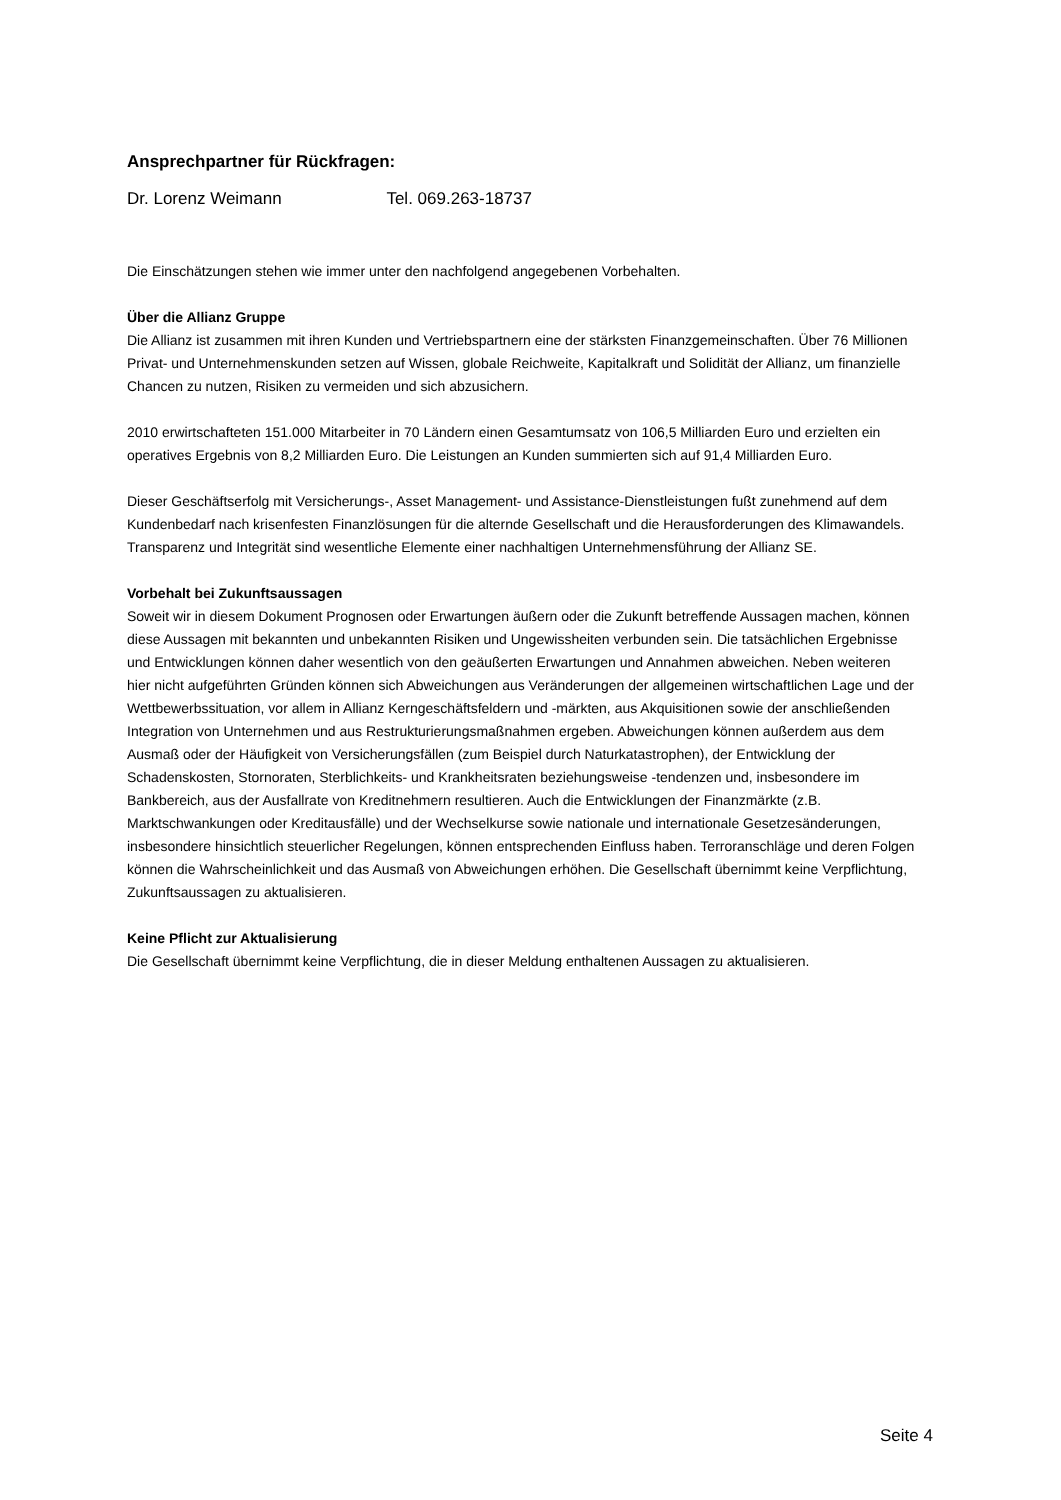Ansprechpartner für Rückfragen:
Dr. Lorenz Weimann Tel. 069.263-18737
Die Einschätzungen stehen wie immer unter den nachfolgend angegebenen Vorbehalten.
Über die Allianz Gruppe
Die Allianz ist zusammen mit ihren Kunden und Vertriebspartnern eine der stärksten Finanzgemeinschaften. Über 76 Millionen Privat- und Unternehmenskunden setzen auf Wissen, globale Reichweite, Kapitalkraft und Solidität der Allianz, um finanzielle Chancen zu nutzen, Risiken zu vermeiden und sich abzusichern.
2010 erwirtschafteten 151.000 Mitarbeiter in 70 Ländern einen Gesamtumsatz von 106,5 Milliarden Euro und erzielten ein operatives Ergebnis von 8,2 Milliarden Euro. Die Leistungen an Kunden summierten sich auf 91,4 Milliarden Euro.
Dieser Geschäftserfolg mit Versicherungs-, Asset Management- und Assistance-Dienstleistungen fußt zunehmend auf dem Kundenbedarf nach krisenfesten Finanzlösungen für die alternde Gesellschaft und die Herausforderungen des Klimawandels. Transparenz und Integrität sind wesentliche Elemente einer nachhaltigen Unternehmensführung der Allianz SE.
Vorbehalt bei Zukunftsaussagen
Soweit wir in diesem Dokument Prognosen oder Erwartungen äußern oder die Zukunft betreffende Aussagen machen, können diese Aussagen mit bekannten und unbekannten Risiken und Ungewissheiten verbunden sein. Die tatsächlichen Ergebnisse und Entwicklungen können daher wesentlich von den geäußerten Erwartungen und Annahmen abweichen. Neben weiteren hier nicht aufgeführten Gründen können sich Abweichungen aus Veränderungen der allgemeinen wirtschaftlichen Lage und der Wettbewerbssituation, vor allem in Allianz Kerngeschäftsfeldern und -märkten, aus Akquisitionen sowie der anschließenden Integration von Unternehmen und aus Restrukturierungsmaßnahmen ergeben. Abweichungen können außerdem aus dem Ausmaß oder der Häufigkeit von Versicherungsfällen (zum Beispiel durch Naturkatastrophen), der Entwicklung der Schadenskosten, Stornoraten, Sterblichkeits- und Krankheitsraten beziehungsweise -tendenzen und, insbesondere im Bankbereich, aus der Ausfallrate von Kreditnehmern resultieren. Auch die Entwicklungen der Finanzmärkte (z.B. Marktschwankungen oder Kreditausfälle) und der Wechselkurse sowie nationale und internationale Gesetzesänderungen, insbesondere hinsichtlich steuerlicher Regelungen, können entsprechenden Einfluss haben. Terroranschläge und deren Folgen können die Wahrscheinlichkeit und das Ausmaß von Abweichungen erhöhen. Die Gesellschaft übernimmt keine Verpflichtung, Zukunftsaussagen zu aktualisieren.
Keine Pflicht zur Aktualisierung
Die Gesellschaft übernimmt keine Verpflichtung, die in dieser Meldung enthaltenen Aussagen zu aktualisieren.
Seite 4